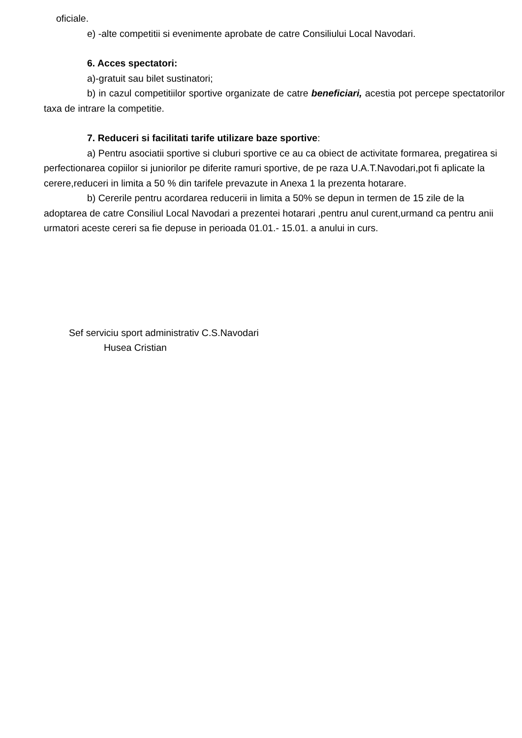oficiale.
e) -alte competitii si evenimente aprobate de catre Consiliului Local Navodari.
6. Acces spectatori:
a)-gratuit sau bilet sustinatori;
b) in cazul competitiilor sportive organizate de catre beneficiari, acestia pot percepe spectatorilor taxa de intrare la competitie.
7. Reduceri si facilitati tarife utilizare baze sportive:
a) Pentru asociatii sportive si cluburi sportive ce au ca obiect de activitate formarea, pregatirea si perfectionarea copiilor si juniorilor pe diferite ramuri sportive, de pe raza U.A.T.Navodari,pot fi aplicate la cerere,reduceri in limita a 50 % din tarifele prevazute in Anexa 1 la prezenta hotarare.
b) Cererile pentru acordarea reducerii in limita a 50% se depun in termen de 15 zile de la adoptarea de catre Consiliul Local Navodari a prezentei hotarari ,pentru anul curent,urmand ca pentru anii urmatori aceste cereri sa fie depuse in perioada 01.01.- 15.01. a anului in curs.
Sef serviciu sport administrativ C.S.Navodari
Husea Cristian